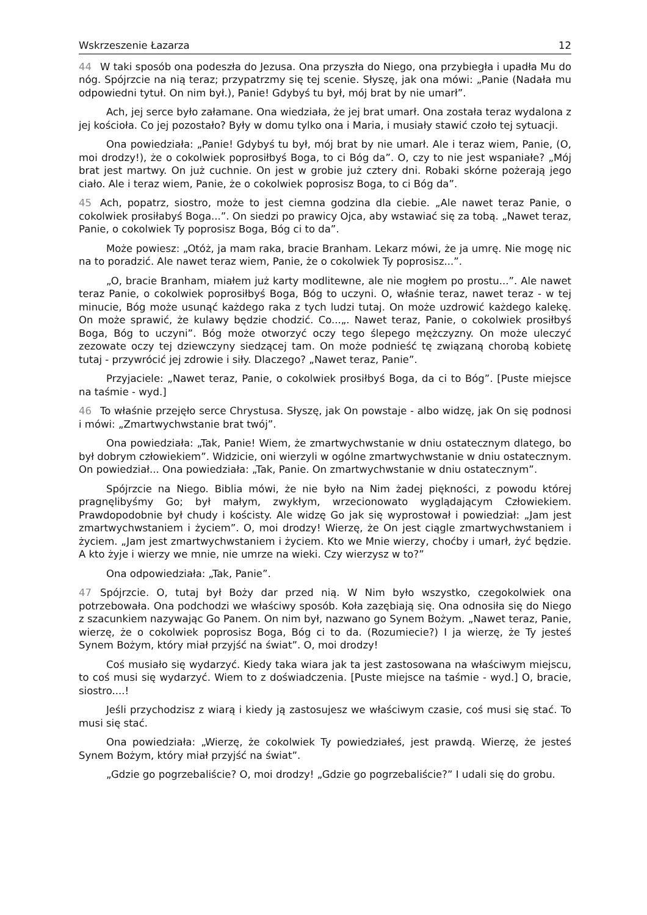Wskrzeszenie Łazarza 12
44 W taki sposób ona podeszła do Jezusa. Ona przyszła do Niego, ona przybiegła i upadła Mu do nóg. Spójrzcie na nią teraz; przypatrzmy się tej scenie. Słyszę, jak ona mówi: „Panie (Nadała mu odpowiedni tytuł. On nim był.), Panie! Gdybyś tu był, mój brat by nie umarł”.
Ach, jej serce było załamane. Ona wiedziała, że jej brat umarł. Ona została teraz wydalona z jej kościoła. Co jej pozostało? Były w domu tylko ona i Maria, i musiały stawić czoło tej sytuacji.
Ona powiedziała: „Panie! Gdybyś tu był, mój brat by nie umarł. Ale i teraz wiem, Panie, (O, moi drodzy!), że o cokolwiek poprosiłbyś Boga, to ci Bóg da”. O, czy to nie jest wspaniałe? „Mój brat jest martwy. On już cuchnie. On jest w grobie już cztery dni. Robaki skórne pożerają jego ciało. Ale i teraz wiem, Panie, że o cokolwiek poprosisz Boga, to ci Bóg da”.
45 Ach, popatrz, siostro, może to jest ciemna godzina dla ciebie. „Ale nawet teraz Panie, o cokolwiek prosiłabyś Boga...”. On siedzi po prawicy Ojca, aby wstawiać się za tobą. „Nawet teraz, Panie, o cokolwiek Ty poprosisz Boga, Bóg ci to da”.
Może powiesz: „Otóż, ja mam raka, bracie Branham. Lekarz mówi, że ja umrę. Nie mogę nic na to poradzić. Ale nawet teraz wiem, Panie, że o cokolwiek Ty poprosisz...”.
„O, bracie Branham, miałem już karty modlitewne, ale nie mogłem po prostu...”. Ale nawet teraz Panie, o cokolwiek poprosiłbyś Boga, Bóg to uczyni. O, właśnie teraz, nawet teraz - w tej minucie, Bóg może usunąć każdego raka z tych ludzi tutaj. On może uzdrowić każdego kalekę. On może sprawić, że kulawy będzie chodzić. Co...„. Nawet teraz, Panie, o cokolwiek prosiłbyś Boga, Bóg to uczyni”. Bóg może otworzyć oczy tego ślepego mężczyzny. On może uleczyć zezowate oczy tej dziewczyny siedzącej tam. On może podnieść tę związaną chorobą kobietę tutaj - przywrócić jej zdrowie i siły. Dlaczego? „Nawet teraz, Panie”.
Przyjaciele: „Nawet teraz, Panie, o cokolwiek prosiłbyś Boga, da ci to Bóg”. [Puste miejsce na taśmie - wyd.]
46 To właśnie przejęło serce Chrystusa. Słyszę, jak On powstaje - albo widzę, jak On się podnosi i mówi: „Zmartwychwstanie brat twój”.
Ona powiedziała: „Tak, Panie! Wiem, że zmartwychwstanie w dniu ostatecznym dlatego, bo był dobrym człowiekiem”. Widzicie, oni wierzyli w ogólne zmartwychwstanie w dniu ostatecznym. On powiedział... Ona powiedziała: „Tak, Panie. On zmartwychwstanie w dniu ostatecznym”.
Spójrzcie na Niego. Biblia mówi, że nie było na Nim żadej piękności, z powodu której pragnęlibyśmy Go; był małym, zwykłym, wrzecionowato wyglądającym Człowiekiem. Prawdopodobnie był chudy i kościsty. Ale widzę Go jak się wyprostował i powiedział: „Jam jest zmartwychwstaniem i życiem”. O, moi drodzy! Wierzę, że On jest ciągle zmartwychwstaniem i życiem. „Jam jest zmartwychwstaniem i życiem. Kto we Mnie wierzy, choćby i umarł, żyć będzie. A kto żyje i wierzy we mnie, nie umrze na wieki. Czy wierzysz w to?”
Ona odpowiedziała: „Tak, Panie”.
47 Spójrzcie. O, tutaj był Boży dar przed nią. W Nim było wszystko, czegokolwiek ona potrzebowała. Ona podchodzi we właściwy sposób. Koła zazębiają się. Ona odnosiła się do Niego z szacunkiem nazywając Go Panem. On nim był, nazwano go Synem Bożym. „Nawet teraz, Panie, wierzę, że o cokolwiek poprosisz Boga, Bóg ci to da. (Rozumiecie?) I ja wierzę, że Ty jesteś Synem Bożym, który miał przyjść na świat”. O, moi drodzy!
Coś musiało się wydarzyć. Kiedy taka wiara jak ta jest zastosowana na właściwym miejscu, to coś musi się wydarzyć. Wiem to z doświadczenia. [Puste miejsce na taśmie - wyd.] O, bracie, siostro....!
Jeśli przychodzisz z wiarą i kiedy ją zastosujesz we właściwym czasie, coś musi się stać. To musi się stać.
Ona powiedziała: „Wierzę, że cokolwiek Ty powiedziałeś, jest prawdą. Wierzę, że jesteś Synem Bożym, który miał przyjść na świat”.
„Gdzie go pogrzebaliście? O, moi drodzy! „Gdzie go pogrzebaliście?” I udali się do grobu.